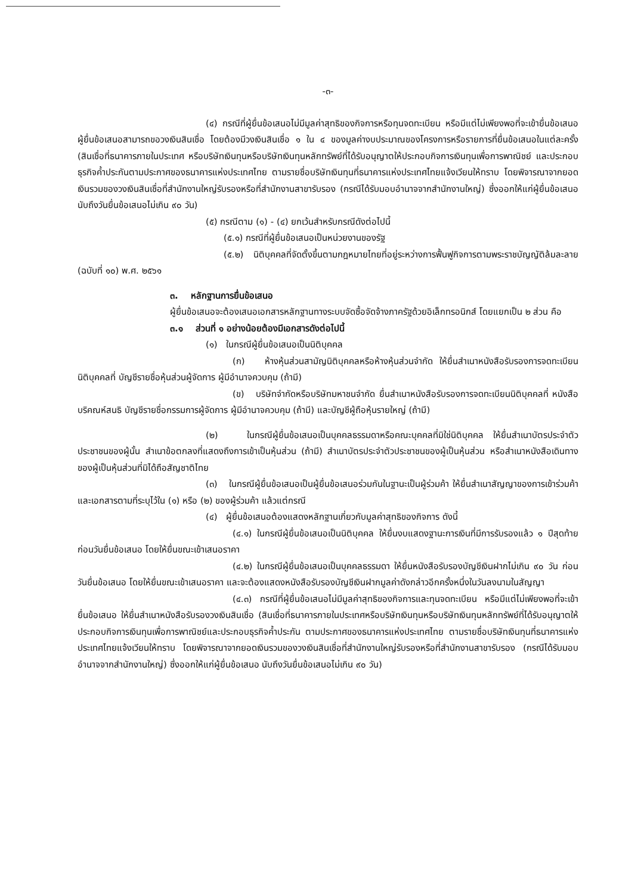-๓-
(๔) กรณีที่ผู้ยื่นข้อเสนอไม่มีมูลค่าสุทธิของกิจการหรือทุนจดทะเบียน หรือมีแต่ไม่เพียงพอที่จะเข้ายื่นข้อเสนอ ผู้ยื่นข้อเสนอสามารถขอวงเงินสินเชื่อ โดยต้องมีวงเงินสินเชื่อ ๑ ใน ๔ ของมูลค่างบประมาณของโครงการหรือรายการที่ยื่นข้อเสนอในแต่ละครั้ง (สินเชื่อที่ธนาคารภายในประเทศ หรือบริษัทเงินทุนหรือบริษัทเงินทุนหลักทรัพย์ที่ได้รับอนุญาตให้ประกอบกิจการเงินทุนเพื่อการพาณิชย์ และประกอบธุรกิจค้ำประกันตามประกาศของธนาคารแห่งประเทศไทย ตามรายชื่อบริษัทเงินทุนที่ธนาคารแห่งประเทศไทยแจ้งเวียนให้ทราบ โดยพิจารณาจากยอดเงินรวมของวงเงินสินเชื่อที่สำนักงานใหญ่รับรองหรือที่สำนักงานสาขารับรอง (กรณีได้รับมอบอำนาจจากสำนักงานใหญ่) ซึ่งออกให้แก่ผู้ยื่นข้อเสนอ นับถึงวันยื่นข้อเสนอไม่เกิน ๙๐ วัน)
(๕) กรณีตาม (๑) - (๔) ยกเว้นสำหรับกรณีดังต่อไปนี้
(๕.๑) กรณีที่ผู้ยื่นข้อเสนอเป็นหน่วยงานของรัฐ
(๕.๒) นิติบุคคลที่จัดตั้งขึ้นตามกฎหมายไทยที่อยู่ระหว่างการฟื้นฟูกิจการตามพระราชบัญญัติล้มละลาย (ฉบับที่ ๑๐) พ.ศ. ๒๕๖๑
๓. หลักฐานการยื่นข้อเสนอ
ผู้ยื่นข้อเสนอจะต้องเสนอเอกสารหลักฐานทางระบบจัดซื้อจัดจ้างภาครัฐด้วยอิเล็กทรอนิกส์ โดยแยกเป็น ๒ ส่วน คือ
๓.๑ ส่วนที่ ๑ อย่างน้อยต้องมีเอกสารดังต่อไปนี้
(๑) ในกรณีผู้ยื่นข้อเสนอเป็นนิติบุคคล
(ก) ห้างหุ้นส่วนสามัญนิติบุคคลหรือห้างหุ้นส่วนจำกัด ให้ยื่นสำเนาหนังสือรับรองการจดทะเบียนนิติบุคคลที่ บัญชีรายชื่อหุ้นส่วนผู้จัดการ ผู้มีอำนาจควบคุม (ถ้ามี)
(ข) บริษัทจำกัดหรือบริษัทมหาชนจำกัด ยื่นสำเนาหนังสือรับรองการจดทะเบียนนิติบุคคลที่ หนังสือบริคณห์สนธิ บัญชีรายชื่อกรรมการผู้จัดการ ผู้มีอำนาจควบคุม (ถ้ามี) และบัญชีผู้ถือหุ้นรายใหญ่ (ถ้ามี)
(๒) ในกรณีผู้ยื่นข้อเสนอเป็นบุคคลธรรมดาหรือคณะบุคคลที่มิใช่นิติบุคคล ให้ยื่นสำเนาบัตรประจำตัวประชาชนของผู้นั้น สำเนาข้อตกลงที่แสดงถึงการเข้าเป็นหุ้นส่วน (ถ้ามี) สำเนาบัตรประจำตัวประชาชนของผู้เป็นหุ้นส่วน หรือสำเนาหนังสือเดินทางของผู้เป็นหุ้นส่วนที่มิได้ถือสัญชาติไทย
(๓) ในกรณีผู้ยื่นข้อเสนอเป็นผู้ยื่นข้อเสนอร่วมกันในฐานะเป็นผู้ร่วมค้า ให้ยื่นสำเนาสัญญาของการเข้าร่วมค้า และเอกสารตามที่ระบุไว้ใน (๑) หรือ (๒) ของผู้ร่วมค้า แล้วแต่กรณี
(๔) ผู้ยื่นข้อเสนอต้องแสดงหลักฐานเกี่ยวกับมูลค่าสุทธิของกิจการ ดังนี้
(๔.๑) ในกรณีผู้ยื่นข้อเสนอเป็นนิติบุคคล ให้ยื่นงบแสดงฐานะการเงินที่มีการรับรองแล้ว ๑ ปีสุดท้ายก่อนวันยื่นข้อเสนอ โดยให้ยื่นขณะเข้าเสนอราคา
(๔.๒) ในกรณีผู้ยื่นข้อเสนอเป็นบุคคลธรรมดา ให้ยื่นหนังสือรับรองบัญชีเงินฝากไม่เกิน ๙๐ วัน ก่อนวันยื่นข้อเสนอ โดยให้ยื่นขณะเข้าเสนอราคา และจะต้องแสดงหนังสือรับรองบัญชีเงินฝากมูลค่าดังกล่าวอีกครั้งหนึ่งในวันลงนามในสัญญา
(๔.๓) กรณีที่ผู้ยื่นข้อเสนอไม่มีมูลค่าสุทธิของกิจการและทุนจดทะเบียน หรือมีแต่ไม่เพียงพอที่จะเข้ายื่นข้อเสนอ ให้ยื่นสำเนาหนังสือรับรองวงเงินสินเชื่อ (สินเชื่อที่ธนาคารภายในประเทศหรือบริษัทเงินทุนหรือบริษัทเงินทุนหลักทรัพย์ที่ได้รับอนุญาตให้ประกอบกิจการเงินทุนเพื่อการพาณิชย์และประกอบธุรกิจค้ำประกัน ตามประกาศของธนาคารแห่งประเทศไทย ตามรายชื่อบริษัทเงินทุนที่ธนาคารแห่งประเทศไทยแจ้งเวียนให้ทราบ โดยพิจารณาจากยอดเงินรวมของวงเงินสินเชื่อที่สำนักงานใหญ่รับรองหรือที่สำนักงานสาขารับรอง (กรณีได้รับมอบอำนาจจากสำนักงานใหญ่) ซึ่งออกให้แก่ผู้ยื่นข้อเสนอ นับถึงวันยื่นข้อเสนอไม่เกิน ๙๐ วัน)